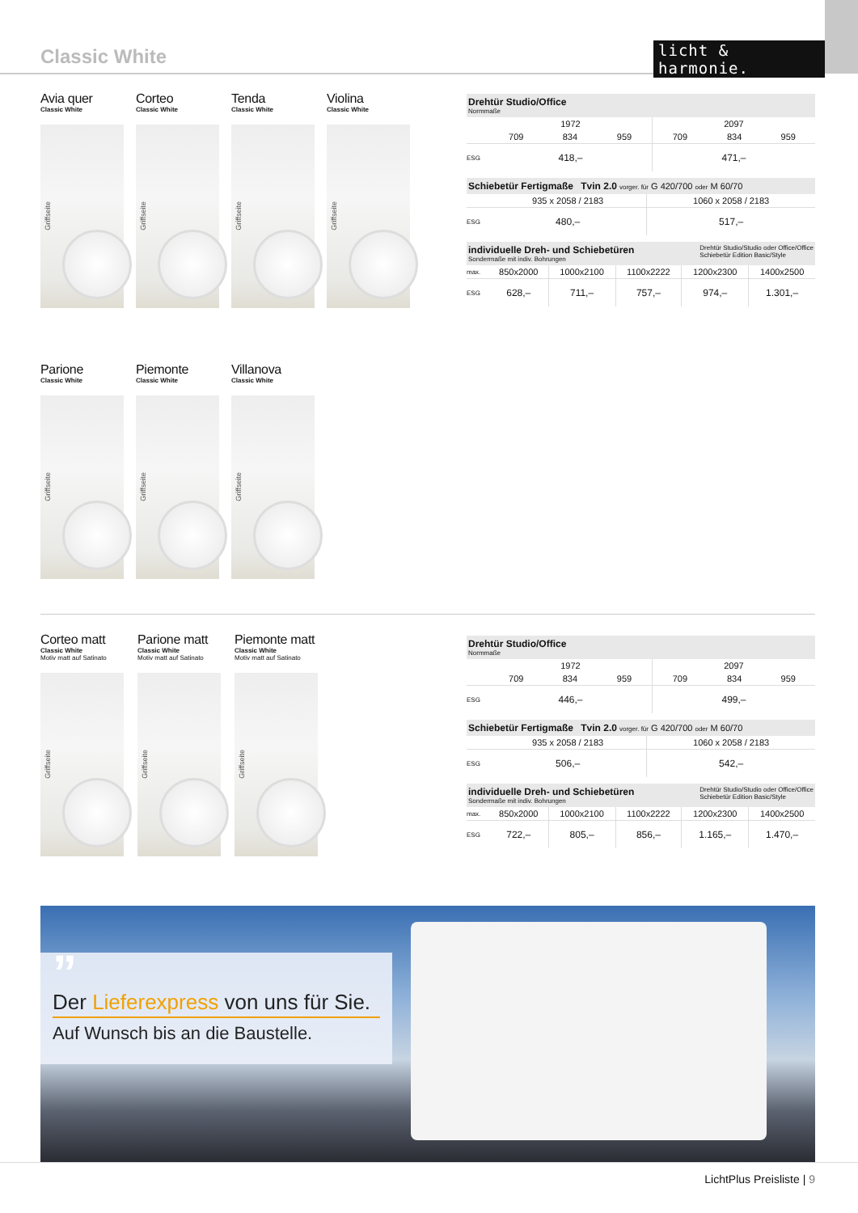Classic White licht & harmonie.
Avia quer
Classic White
Griffseite
Corteo
Classic White
Griffseite
Tenda
Classic White
Griffseite
Violina
Classic White
Griffseite
Drehtür Studio/Office
Normmaße
| | 1972 | | | 2097 | | |
| | 709 | 834 | 959 | 709 | 834 | 959 |
| ESG | 418,– | | | 471,– | | |
Schiebetür Fertigmaße Tvin 2.0 vorger. für G 420/700 oder M 60/70
| | 935 x 2058 / 2183 | 1060 x 2058 / 2183 |
| ESG | 480,– | 517,– |
individuelle Dreh- und Schiebetüren
Sondermaße mit indiv. Bohrungen Drehtür Studio/Studio oder Office/Office
Schiebetür Edition Basic/Style
| max. | 850x2000 | 1000x2100 | 1100x2222 | 1200x2300 | 1400x2500 |
| ESG | 628,– | 711,– | 757,– | 974,– | 1.301,– |
Parione
Classic White
Griffseite
Piemonte
Classic White
Griffseite
Villanova
Classic White
Griffseite
Corteo matt
Classic White
Motiv matt auf Satinato
Griffseite
Parione matt
Classic White
Motiv matt auf Satinato
Griffseite
Piemonte matt
Classic White
Motiv matt auf Satinato
Griffseite
Drehtür Studio/Office
Normmaße
| | 1972 | | | 2097 | | |
| | 709 | 834 | 959 | 709 | 834 | 959 |
| ESG | 446,– | | | 499,– | | |
Schiebetür Fertigmaße Tvin 2.0 vorger. für G 420/700 oder M 60/70
| | 935 x 2058 / 2183 | 1060 x 2058 / 2183 |
| ESG | 506,– | 542,– |
individuelle Dreh- und Schiebetüren
Sondermaße mit indiv. Bohrungen Drehtür Studio/Studio oder Office/Office
Schiebetür Edition Basic/Style
| max. | 850x2000 | 1000x2100 | 1100x2222 | 1200x2300 | 1400x2500 |
| ESG | 722,– | 805,– | 856,– | 1.165,– | 1.470,– |
”
Der Lieferexpress von uns für Sie.
Auf Wunsch bis an die Baustelle.
LichtPlus Preisliste | 9